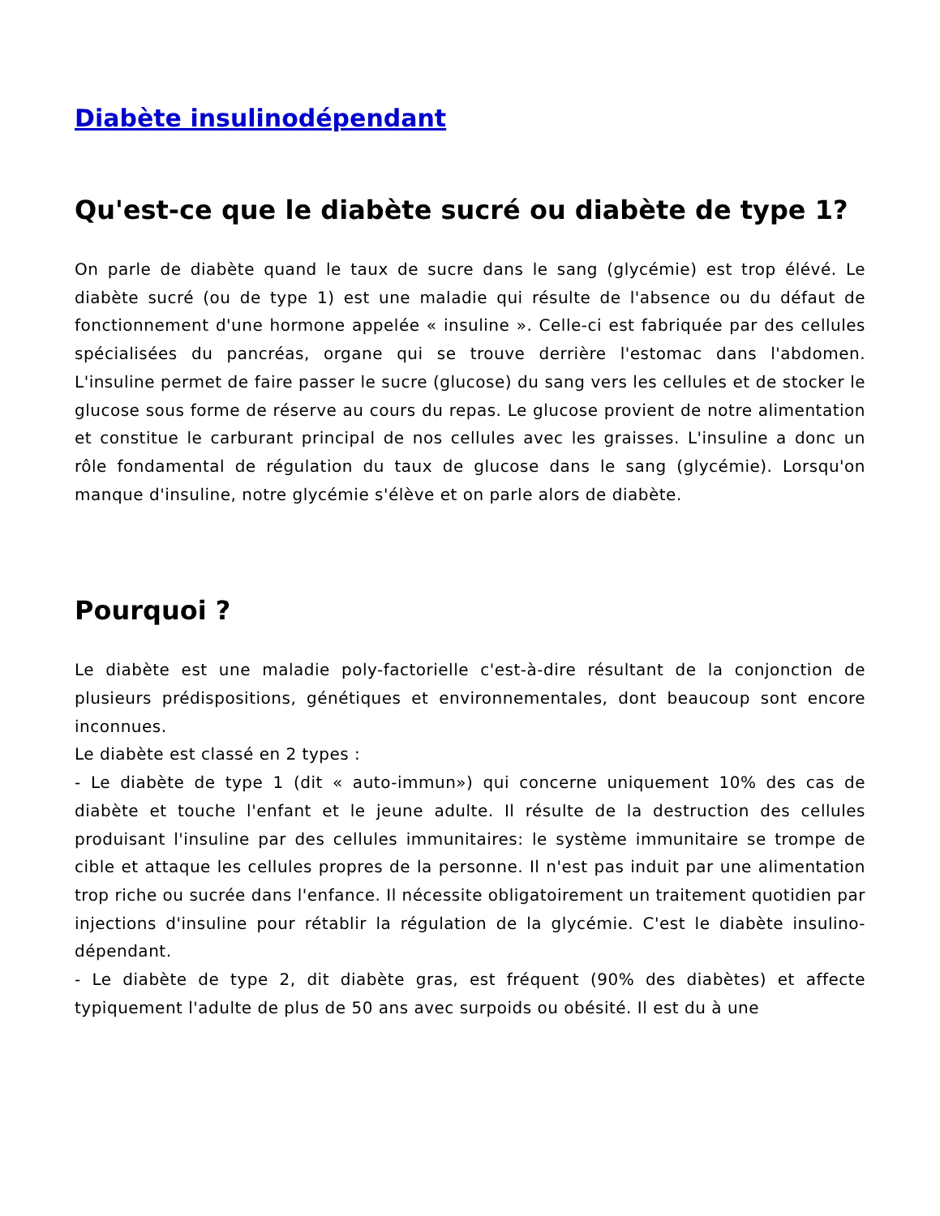Diabète insulinodépendant
Qu'est-ce que le diabète sucré ou diabète de type 1?
On parle de diabète quand le taux de sucre dans le sang (glycémie) est trop élévé. Le diabète sucré (ou de type 1) est une maladie qui résulte de l'absence ou du défaut de fonctionnement d'une hormone appelée « insuline ». Celle-ci est fabriquée par des cellules spécialisées du pancréas, organe qui se trouve derrière l'estomac dans l'abdomen. L'insuline permet de faire passer le sucre (glucose) du sang vers les cellules et de stocker le glucose sous forme de réserve au cours du repas. Le glucose provient de notre alimentation et constitue le carburant principal de nos cellules avec les graisses. L'insuline a donc un rôle fondamental de régulation du taux de glucose dans le sang (glycémie). Lorsqu'on manque d'insuline, notre glycémie s'élève et on parle alors de diabète.
Pourquoi ?
Le diabète est une maladie poly-factorielle c'est-à-dire résultant de la conjonction de plusieurs prédispositions, génétiques et environnementales, dont beaucoup sont encore inconnues.
Le diabète est classé en 2 types :
- Le diabète de type 1 (dit « auto-immun») qui concerne uniquement 10% des cas de diabète et touche l'enfant et le jeune adulte. Il résulte de la destruction des cellules produisant l'insuline par des cellules immunitaires: le système immunitaire se trompe de cible et attaque les cellules propres de la personne. Il n'est pas induit par une alimentation trop riche ou sucrée dans l'enfance. Il nécessite obligatoirement un traitement quotidien par injections d'insuline pour rétablir la régulation de la glycémie. C'est le diabète insulino-dépendant.
- Le diabète de type 2, dit diabète gras, est fréquent (90% des diabètes) et affecte typiquement l'adulte de plus de 50 ans avec surpoids ou obésité. Il est du à une